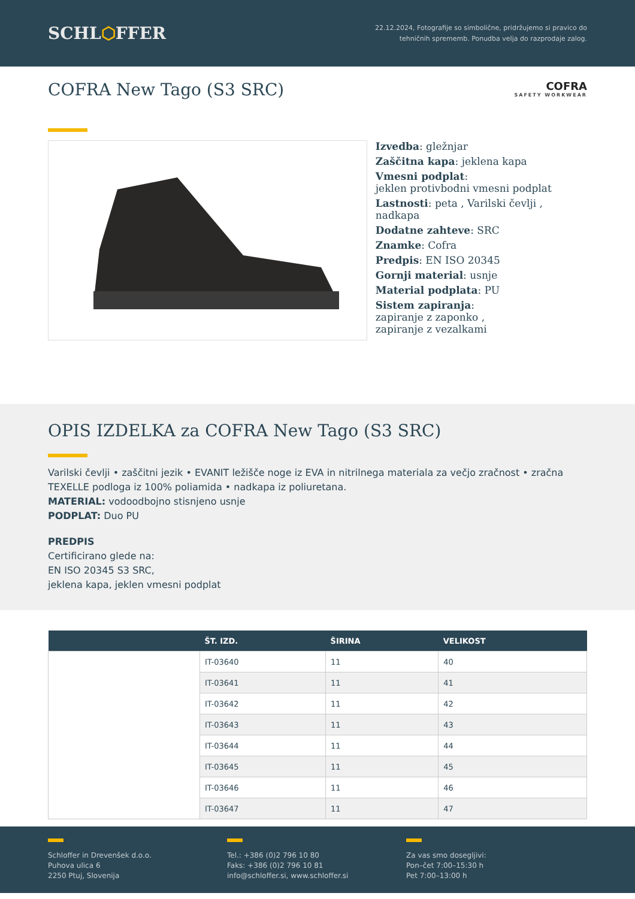SCHL⬡FFER
22.12.2024, Fotografije so simbolične, pridržujemo si pravico do
tehničnih sprememb. Ponudba velja do razprodaje zalog.
COFRA New Tago (S3 SRC)
COFRA
SAFETY WORKWEAR
Izvedba: gležnjar
Zaščitna kapa: jeklena kapa
Vmesni podplat:
jeklen protivbodni vmesni podplat
Lastnosti: peta , Varilski čevlji , nadkapa
Dodatne zahteve: SRC
Znamke: Cofra
Predpis: EN ISO 20345
Gornji material: usnje
Material podplata: PU
Sistem zapiranja:
zapiranje z zaponko ,
zapiranje z vezalkami
OPIS IZDELKA za COFRA New Tago (S3 SRC)
Varilski čevlji • zaščitni jezik • EVANIT ležišče noge iz EVA in nitrilnega materiala za večjo zračnost • zračna TEXELLE podloga iz 100% poliamida • nadkapa iz poliuretana.
MATERIAL: vodoodbojno stisnjeno usnje
PODPLAT: Duo PU
PREDPIS
Certificirano glede na:
EN ISO 20345 S3 SRC,
jeklena kapa, jeklen vmesni podplat
| | ŠT. IZD. | ŠIRINA | VELIKOST |
| --- | --- | --- | --- |
| | IT-03640 | 11 | 40 |
| | IT-03641 | 11 | 41 |
| | IT-03642 | 11 | 42 |
| | IT-03643 | 11 | 43 |
| | IT-03644 | 11 | 44 |
| | IT-03645 | 11 | 45 |
| | IT-03646 | 11 | 46 |
| | IT-03647 | 11 | 47 |
Schloffer in Drevenšek d.o.o.
Puhova ulica 6
2250 Ptuj, Slovenija
Tel.: +386 (0)2 796 10 80
Faks: +386 (0)2 796 10 81
info@schloffer.si, www.schloffer.si
Za vas smo dosegljivi:
Pon–čet 7:00–15:30 h
Pet 7:00–13:00 h